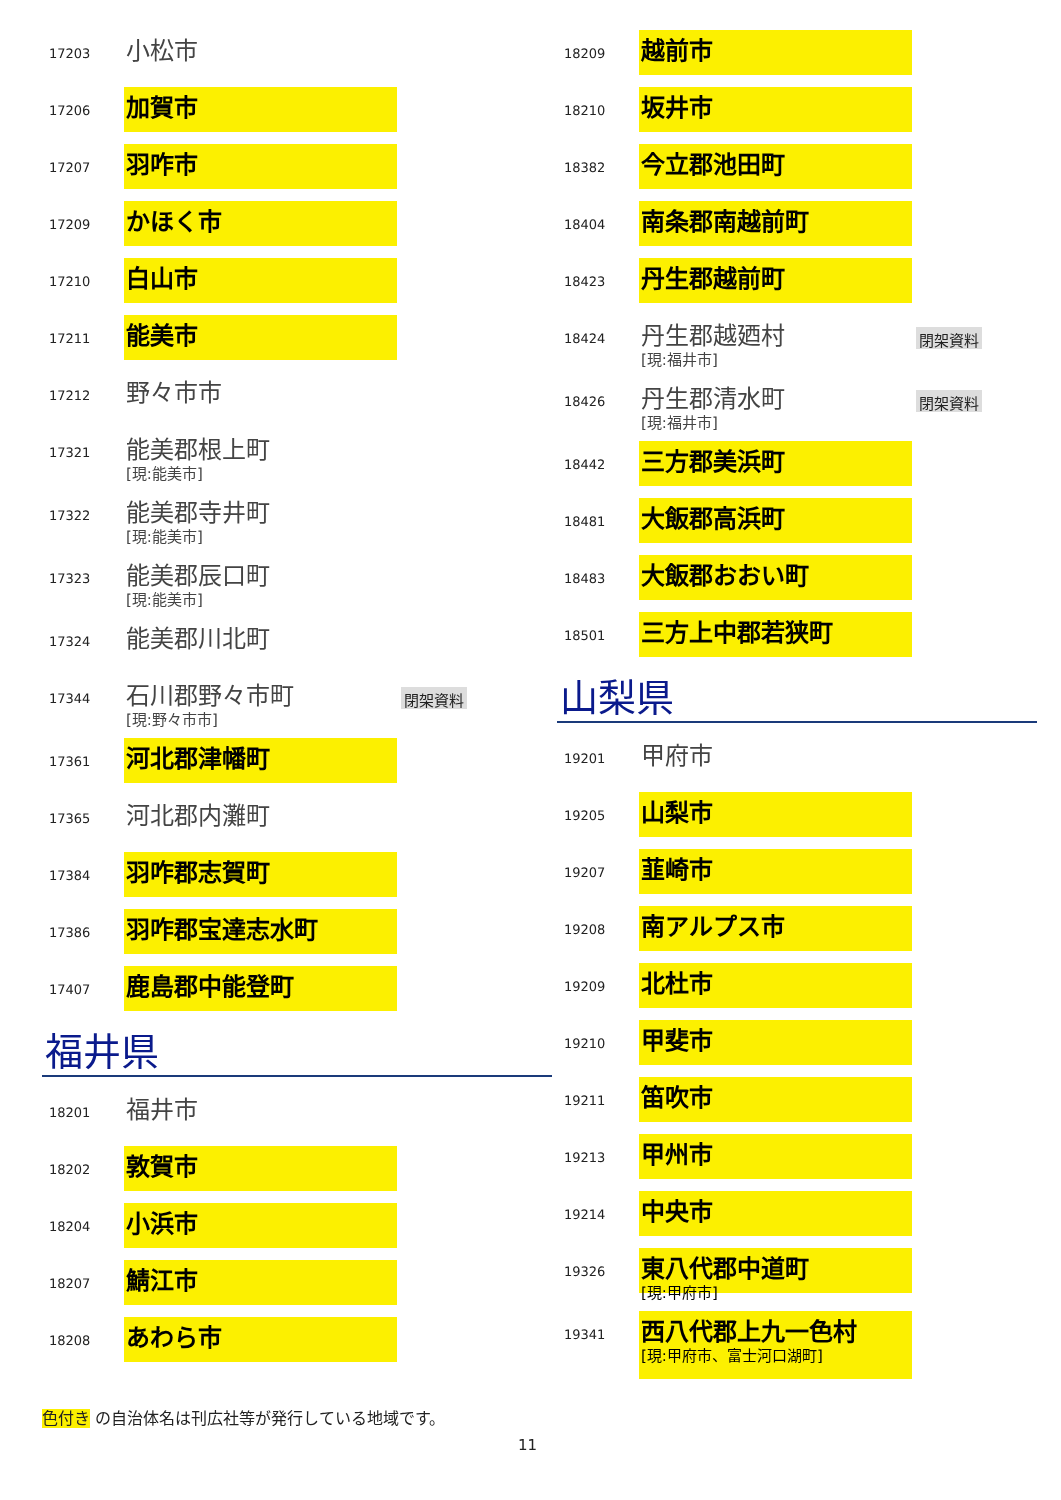17203
小松市
17206
加賀市
17207
羽咋市
17209
かほく市
17210
白山市
17211
能美市
17212
野々市市
17321
能美郡根上町
[現:能美市]
17322
能美郡寺井町
[現:能美市]
17323
能美郡辰口町
[現:能美市]
17324
能美郡川北町
17344
石川郡野々市町
[現:野々市市]
閉架資料
17361
河北郡津幡町
17365
河北郡内灘町
17384
羽咋郡志賀町
17386
羽咋郡宝達志水町
17407
鹿島郡中能登町
福井県
18201
福井市
18202
敦賀市
18204
小浜市
18207
鯖江市
18208
あわら市
18209
越前市
18210
坂井市
18382
今立郡池田町
18404
南条郡南越前町
18423
丹生郡越前町
18424
丹生郡越廼村
[現:福井市]
閉架資料
18426
丹生郡清水町
[現:福井市]
閉架資料
18442
三方郡美浜町
18481
大飯郡高浜町
18483
大飯郡おおい町
18501
三方上中郡若狭町
山梨県
19201
甲府市
19205
山梨市
19207
韮崎市
19208
南アルプス市
19209
北杜市
19210
甲斐市
19211
笛吹市
19213
甲州市
19214
中央市
19326
東八代郡中道町
[現:甲府市]
19341
西八代郡上九一色村
[現:甲府市、富士河口湖町]
色付き の自治体名は刊広社等が発行している地域です。
11